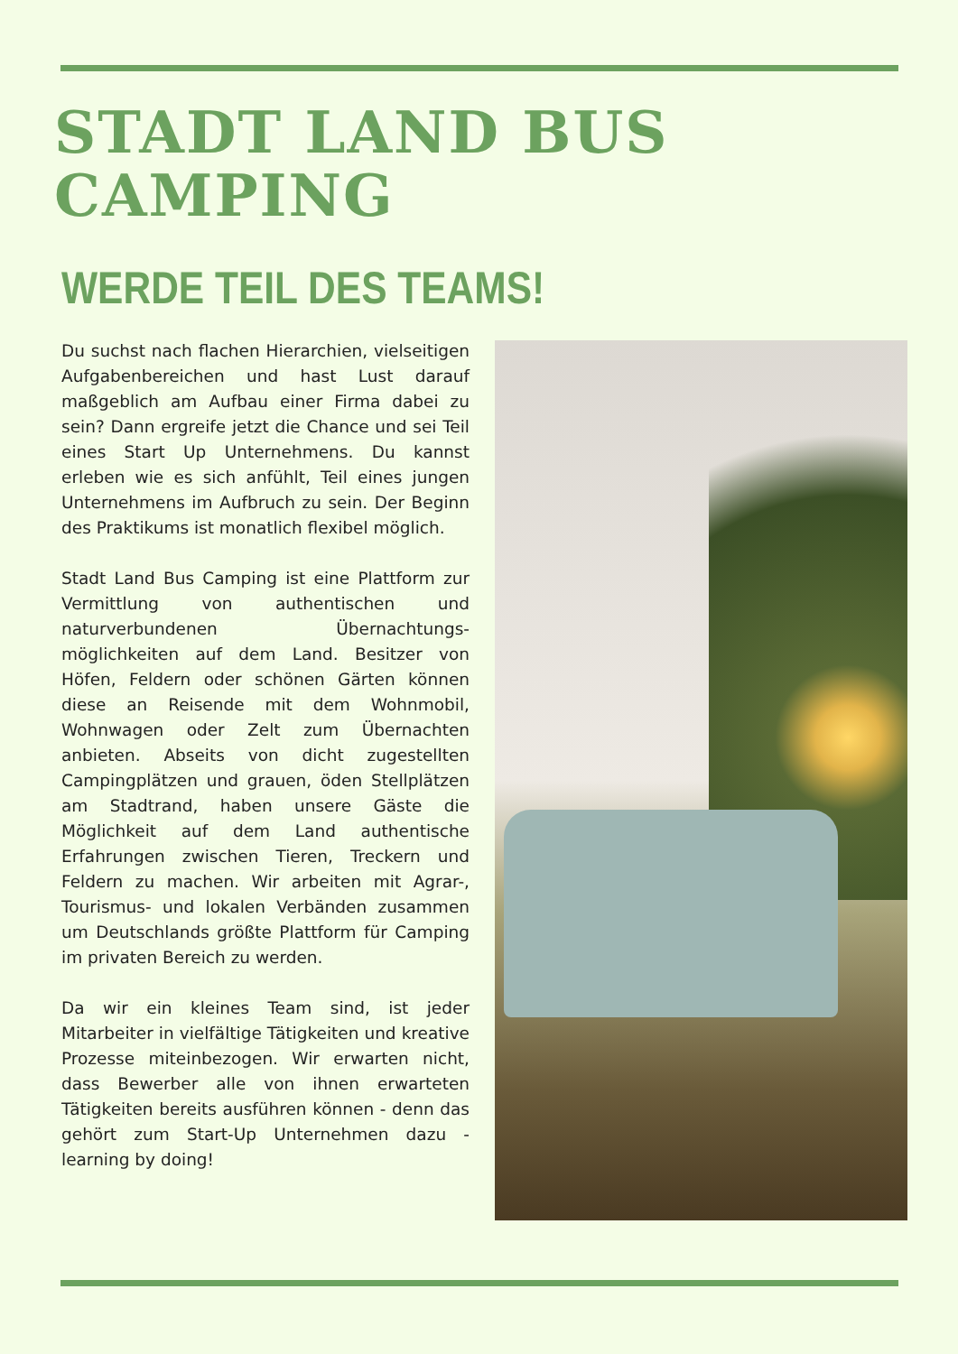STADT LAND BUS
CAMPING
WERDE TEIL DES TEAMS!
Du suchst nach flachen Hierarchien, vielseitigen Aufgabenbereichen und hast Lust darauf maßgeblich am Aufbau einer Firma dabei zu sein? Dann ergreife jetzt die Chance und sei Teil eines Start Up Unternehmens. Du kannst erleben wie es sich anfühlt, Teil eines jungen Unternehmens im Aufbruch zu sein. Der Beginn des Praktikums ist monatlich flexibel möglich.
Stadt Land Bus Camping ist eine Plattform zur Vermittlung von authentischen und naturverbundenen Übernachtungs-möglichkeiten auf dem Land. Besitzer von Höfen, Feldern oder schönen Gärten können diese an Reisende mit dem Wohnmobil, Wohnwagen oder Zelt zum Übernachten anbieten. Abseits von dicht zugestellten Campingplätzen und grauen, öden Stellplätzen am Stadtrand, haben unsere Gäste die Möglichkeit auf dem Land authentische Erfahrungen zwischen Tieren, Treckern und Feldern zu machen. Wir arbeiten mit Agrar-, Tourismus- und lokalen Verbänden zusammen um Deutschlands größte Plattform für Camping im privaten Bereich zu werden.
Da wir ein kleines Team sind, ist jeder Mitarbeiter in vielfältige Tätigkeiten und kreative Prozesse miteinbezogen. Wir erwarten nicht, dass Bewerber alle von ihnen erwarteten Tätigkeiten bereits ausführen können - denn das gehört zum Start-Up Unternehmen dazu - learning by doing!